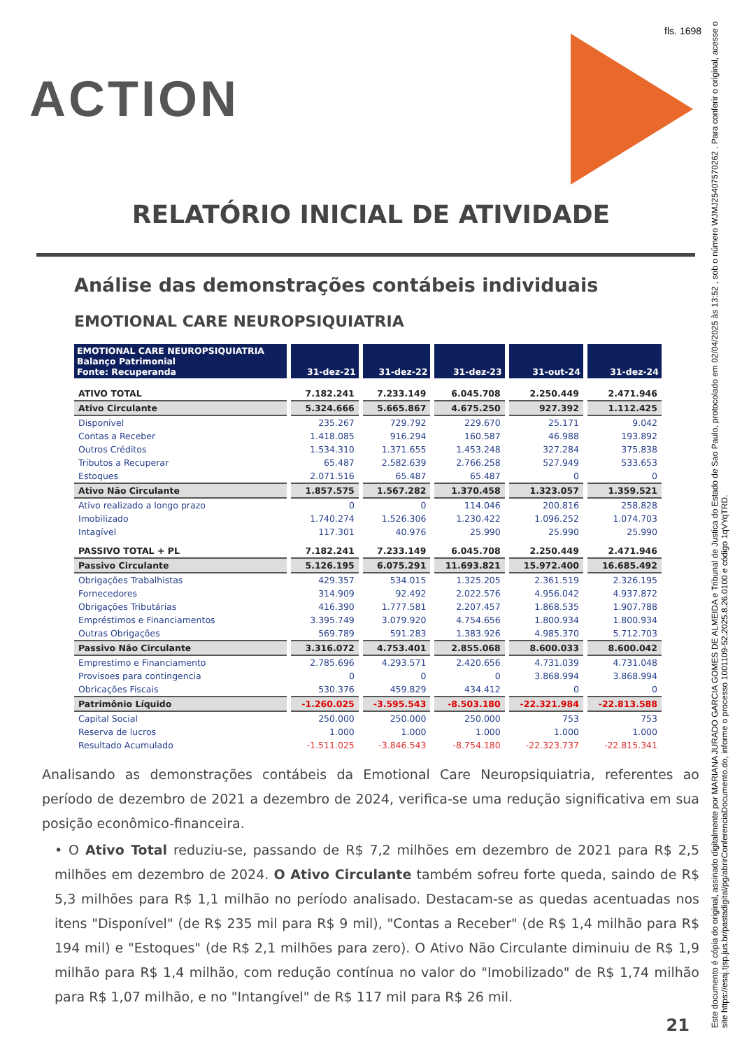fls. 1698
ACTION
RELATÓRIO INICIAL DE ATIVIDADE
Análise das demonstrações contábeis individuais
EMOTIONAL CARE NEUROPSIQUIATRIA
| EMOTIONAL CARE NEUROPSIQUIATRIA Balanço Patrimonial Fonte: Recuperanda | 31-dez-21 | 31-dez-22 | 31-dez-23 | 31-out-24 | 31-dez-24 |
| --- | --- | --- | --- | --- | --- |
| ATIVO TOTAL | 7.182.241 | 7.233.149 | 6.045.708 | 2.250.449 | 2.471.946 |
| Ativo Circulante | 5.324.666 | 5.665.867 | 4.675.250 | 927.392 | 1.112.425 |
| Disponível | 235.267 | 729.792 | 229.670 | 25.171 | 9.042 |
| Contas a Receber | 1.418.085 | 916.294 | 160.587 | 46.988 | 193.892 |
| Outros Créditos | 1.534.310 | 1.371.655 | 1.453.248 | 327.284 | 375.838 |
| Tributos a Recuperar | 65.487 | 2.582.639 | 2.766.258 | 527.949 | 533.653 |
| Estoques | 2.071.516 | 65.487 | 65.487 | 0 | 0 |
| Ativo Não Circulante | 1.857.575 | 1.567.282 | 1.370.458 | 1.323.057 | 1.359.521 |
| Ativo realizado a longo prazo | 0 | 0 | 114.046 | 200.816 | 258.828 |
| Imobilizado | 1.740.274 | 1.526.306 | 1.230.422 | 1.096.252 | 1.074.703 |
| Intagível | 117.301 | 40.976 | 25.990 | 25.990 | 25.990 |
| PASSIVO TOTAL + PL | 7.182.241 | 7.233.149 | 6.045.708 | 2.250.449 | 2.471.946 |
| Passivo Circulante | 5.126.195 | 6.075.291 | 11.693.821 | 15.972.400 | 16.685.492 |
| Obrigações Trabalhistas | 429.357 | 534.015 | 1.325.205 | 2.361.519 | 2.326.195 |
| Fornecedores | 314.909 | 92.492 | 2.022.576 | 4.956.042 | 4.937.872 |
| Obrigações Tributárias | 416.390 | 1.777.581 | 2.207.457 | 1.868.535 | 1.907.788 |
| Empréstimos e Financiamentos | 3.395.749 | 3.079.920 | 4.754.656 | 1.800.934 | 1.800.934 |
| Outras Obrigações | 569.789 | 591.283 | 1.383.926 | 4.985.370 | 5.712.703 |
| Passivo Não Circulante | 3.316.072 | 4.753.401 | 2.855.068 | 8.600.033 | 8.600.042 |
| Emprestimo e Financiamento | 2.785.696 | 4.293.571 | 2.420.656 | 4.731.039 | 4.731.048 |
| Provisoes para contingencia | 0 | 0 | 0 | 3.868.994 | 3.868.994 |
| Obricações Fiscais | 530.376 | 459.829 | 434.412 | 0 | 0 |
| Patrimônio Líquido | -1.260.025 | -3.595.543 | -8.503.180 | -22.321.984 | -22.813.588 |
| Capital Social | 250.000 | 250.000 | 250.000 | 753 | 753 |
| Reserva de lucros | 1.000 | 1.000 | 1.000 | 1.000 | 1.000 |
| Resultado Acumulado | -1.511.025 | -3.846.543 | -8.754.180 | -22.323.737 | -22.815.341 |
Analisando as demonstrações contábeis da Emotional Care Neuropsiquiatria, referentes ao período de dezembro de 2021 a dezembro de 2024, verifica-se uma redução significativa em sua posição econômico-financeira.
• O Ativo Total reduziu-se, passando de R$ 7,2 milhões em dezembro de 2021 para R$ 2,5 milhões em dezembro de 2024. O Ativo Circulante também sofreu forte queda, saindo de R$ 5,3 milhões para R$ 1,1 milhão no período analisado. Destacam-se as quedas acentuadas nos itens "Disponível" (de R$ 235 mil para R$ 9 mil), "Contas a Receber" (de R$ 1,4 milhão para R$ 194 mil) e "Estoques" (de R$ 2,1 milhões para zero). O Ativo Não Circulante diminuiu de R$ 1,9 milhão para R$ 1,4 milhão, com redução contínua no valor do "Imobilizado" de R$ 1,74 milhão para R$ 1,07 milhão, e no "Intangível" de R$ 117 mil para R$ 26 mil.
21
Este documento é cópia do original, assinado digitalmente por MARIANA JURADO GARCIA GOMES DE ALMEIDA e Tribunal de Justica do Estado de Sao Paulo, protocolado em 02/04/2025 às 13:52 , sob o número WJMJ25407570262 . Para conferir o original, acesse o site https://esaj.tjsp.jus.br/pastadigital/pg/abrirConferenciaDocumento.do, informe o processo 1001109-52.2025.8.26.0100 e código 1qVYqTRD.